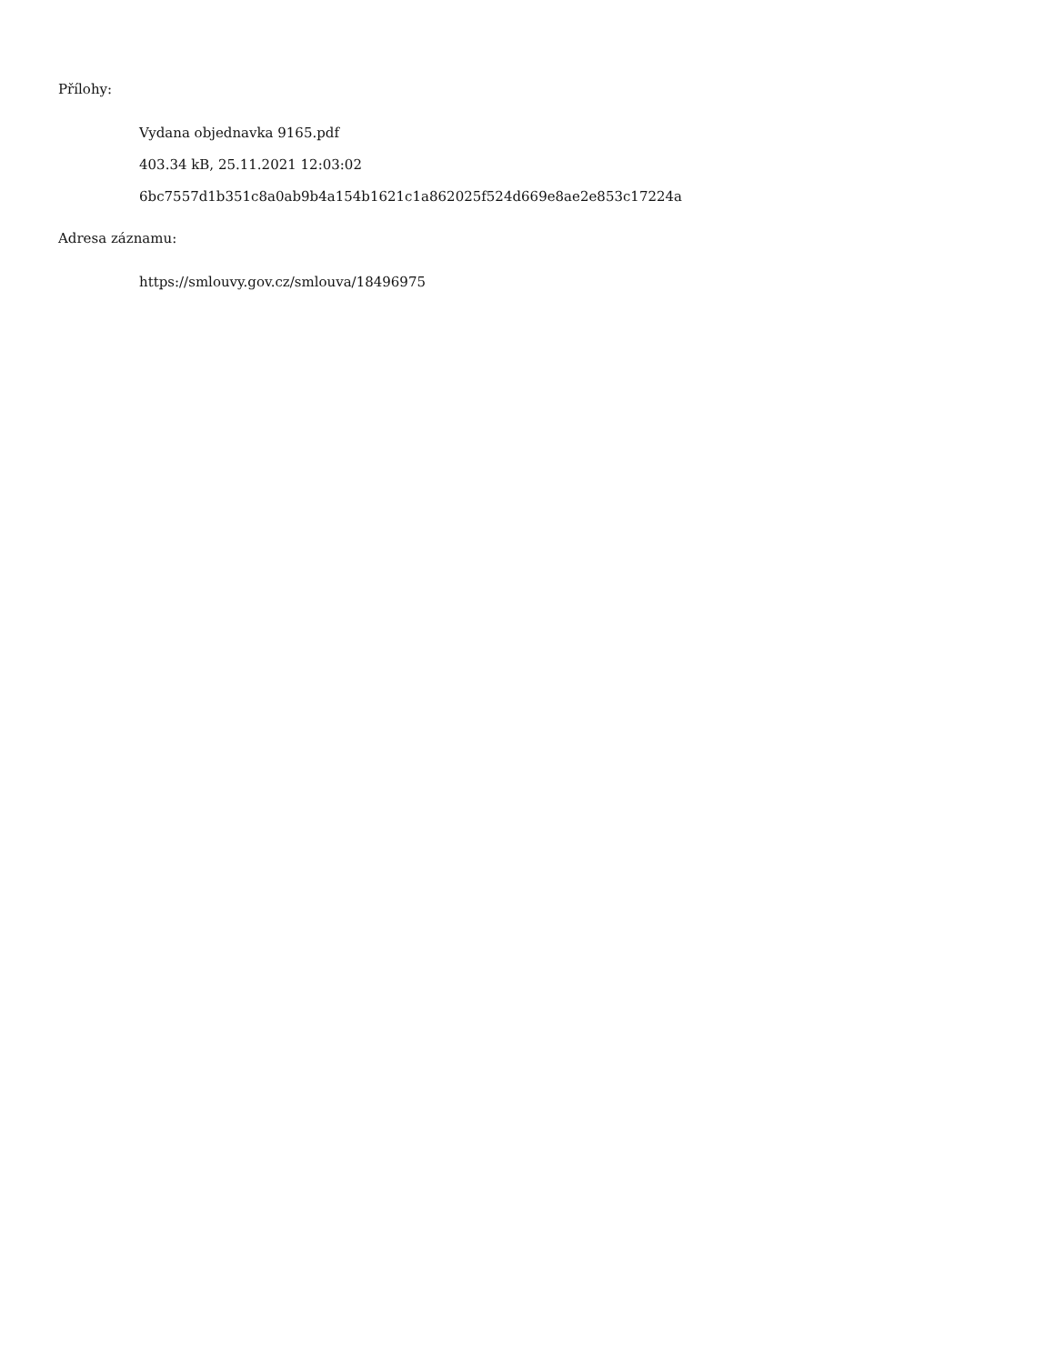Přílohy:
Vydana objednavka 9165.pdf
403.34 kB, 25.11.2021 12:03:02
6bc7557d1b351c8a0ab9b4a154b1621c1a862025f524d669e8ae2e853c17224a
Adresa záznamu:
https://smlouvy.gov.cz/smlouva/18496975